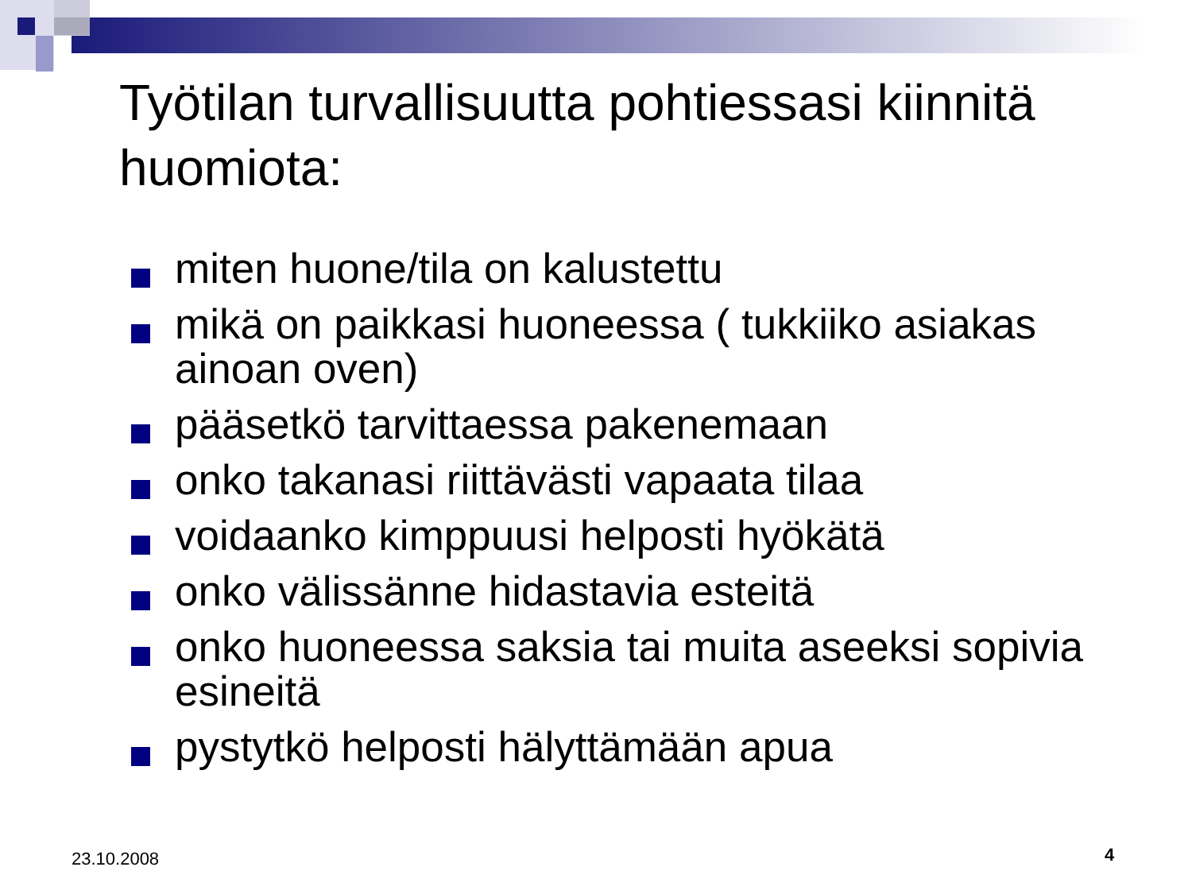Työtilan turvallisuutta pohtiessasi kiinnitä huomiota:
miten huone/tila on kalustettu
mikä on paikkasi huoneessa ( tukkiiko asiakas ainoan oven)
pääsetkö tarvittaessa pakenemaan
onko takanasi riittävästi vapaata tilaa
voidaanko kimppuusi helposti hyökätä
onko välissänne hidastavia esteitä
onko huoneessa saksia tai muita aseeksi sopivia esineitä
pystytkö helposti hälyttämään apua
23.10.2008 4